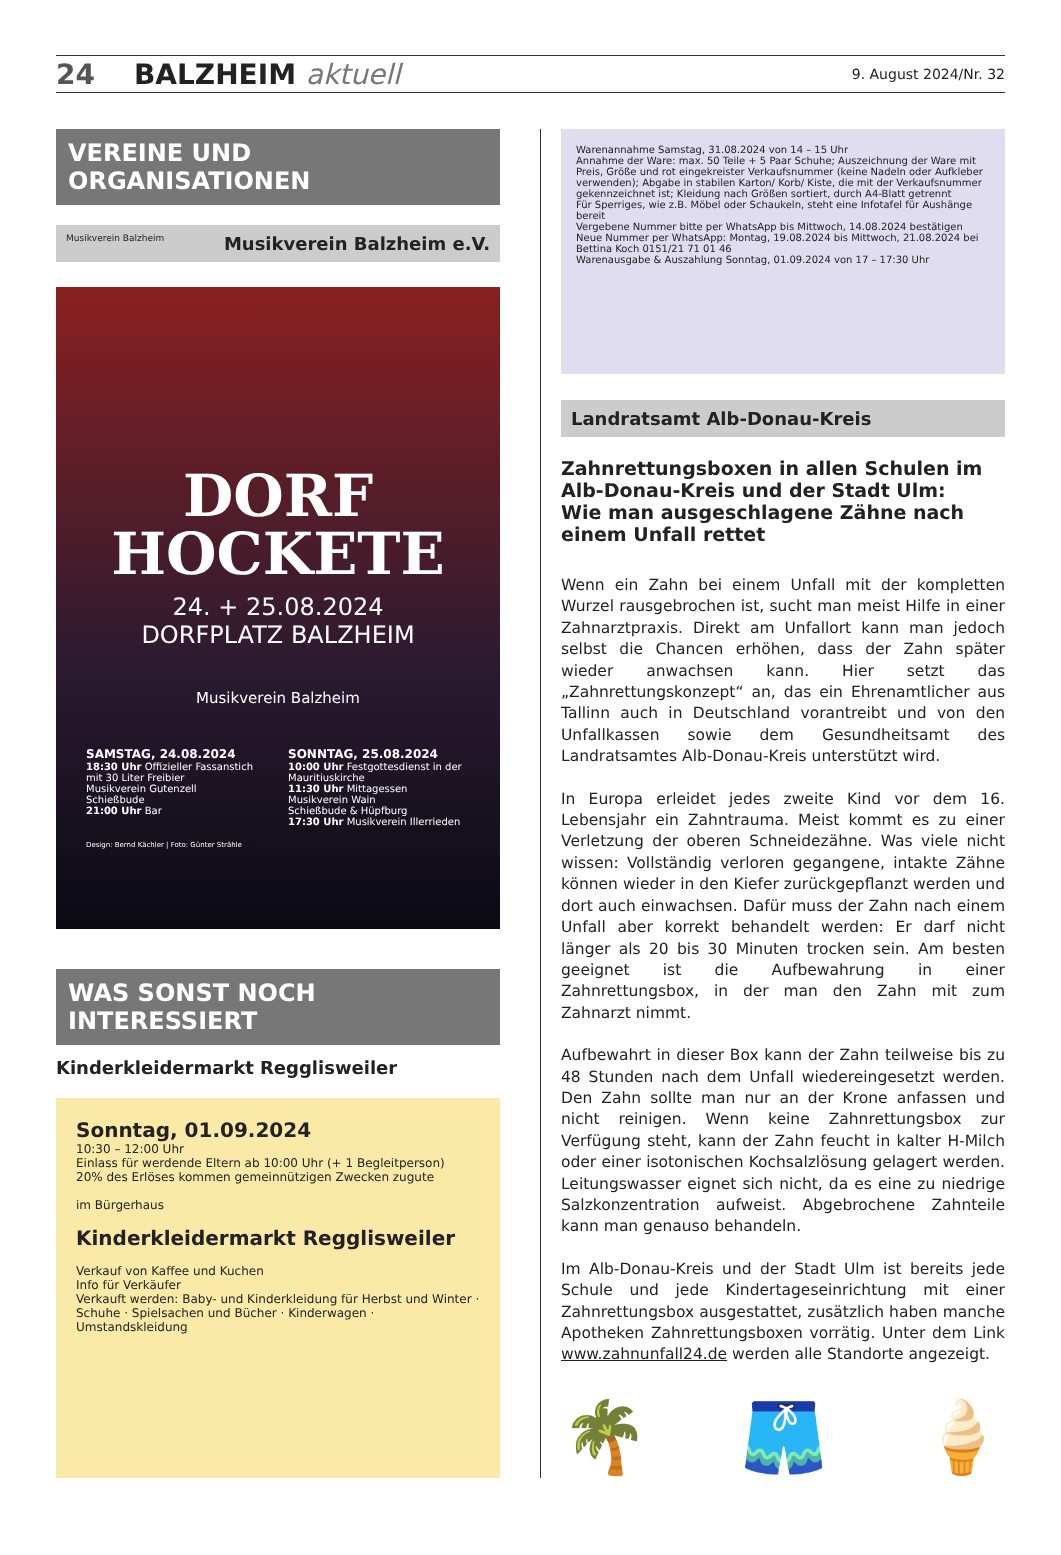24 BALZHEIM aktuell 9. August 2024/Nr. 32
VEREINE UND ORGANISATIONEN
Musikverein Balzheim Musikverein Balzheim e.V.
DORF
HOCKETE
24. + 25.08.2024
DORFPLATZ BALZHEIM
Musikverein Balzheim
SAMSTAG, 24.08.2024
18:30 Uhr Offizieller Fassanstich mit 30 Liter Freibier
Musikverein Gutenzell
Schießbude
21:00 Uhr Bar
SONNTAG, 25.08.2024
10:00 Uhr Festgottesdienst in der Mauritiuskirche
11:30 Uhr Mittagessen
Musikverein Wain
Schießbude & Hüpfburg
17:30 Uhr Musikverein Illerrieden
Design: Bernd Kächler | Foto: Günter Strähle
WAS SONST NOCH INTERESSIERT
Kinderkleidermarkt Regglisweiler
Sonntag, 01.09.2024
10:30 – 12:00 Uhr
Einlass für werdende Eltern ab 10:00 Uhr (+ 1 Begleitperson)
20% des Erlöses kommen gemeinnützigen Zwecken zugute
im Bürgerhaus
Kinderkleidermarkt Regglisweiler
Verkauf von Kaffee und Kuchen
Info für Verkäufer
Verkauft werden: Baby- und Kinderkleidung für Herbst und Winter · Schuhe · Spielsachen und Bücher · Kinderwagen · Umstandskleidung
Warenannahme Samstag, 31.08.2024 von 14 – 15 Uhr
Annahme der Ware: max. 50 Teile + 5 Paar Schuhe; Auszeichnung der Ware mit Preis, Größe und rot eingekreister Verkaufsnummer (keine Nadeln oder Aufkleber verwenden); Abgabe in stabilen Karton/ Korb/ Kiste, die mit der Verkaufsnummer gekennzeichnet ist; Kleidung nach Größen sortiert, durch A4-Blatt getrennt
Für Sperriges, wie z.B. Möbel oder Schaukeln, steht eine Infotafel für Aushänge bereit
Vergebene Nummer bitte per WhatsApp bis Mittwoch, 14.08.2024 bestätigen
Neue Nummer per WhatsApp: Montag, 19.08.2024 bis Mittwoch, 21.08.2024 bei Bettina Koch 0151/21 71 01 46
Warenausgabe & Auszahlung Sonntag, 01.09.2024 von 17 – 17:30 Uhr
Landratsamt Alb-Donau-Kreis
Zahnrettungsboxen in allen Schulen im Alb-Donau-Kreis und der Stadt Ulm:
Wie man ausgeschlagene Zähne nach einem Unfall rettet
Wenn ein Zahn bei einem Unfall mit der kompletten Wurzel rausgebrochen ist, sucht man meist Hilfe in einer Zahnarzt­praxis. Direkt am Unfallort kann man jedoch selbst die Chancen erhöhen, dass der Zahn später wieder anwachsen kann. Hier setzt das „Zahnrettungskonzept“ an, das ein Ehrenamtlicher aus Tallinn auch in Deutschland vorantreibt und von den Unfallkassen sowie dem Gesundheitsamt des Landratsamtes Alb-Donau-Kreis unterstützt wird.
In Europa erleidet jedes zweite Kind vor dem 16. Lebensjahr ein Zahntrauma. Meist kommt es zu einer Verletzung der oberen Schneidezähne. Was viele nicht wissen: Vollständig verloren gegangene, intakte Zähne können wieder in den Kiefer zurückgepflanzt werden und dort auch einwachsen. Dafür muss der Zahn nach einem Unfall aber korrekt behandelt werden: Er darf nicht länger als 20 bis 30 Minuten trocken sein. Am besten geeignet ist die Aufbewahrung in einer Zahnrettungsbox, in der man den Zahn mit zum Zahnarzt nimmt.
Aufbewahrt in dieser Box kann der Zahn teilweise bis zu 48 Stunden nach dem Unfall wiedereingesetzt werden. Den Zahn sollte man nur an der Krone anfassen und nicht reinigen. Wenn keine Zahnrettungsbox zur Verfügung steht, kann der Zahn feucht in kalter H-Milch oder einer isotonischen Kochsalzlösung gelagert werden. Leitungswasser eignet sich nicht, da es eine zu niedrige Salzkonzentration aufweist. Abgebrochene Zahnteile kann man genauso behandeln.
Im Alb-Donau-Kreis und der Stadt Ulm ist bereits jede Schule und jede Kindertageseinrichtung mit einer Zahnrettungsbox ausgestattet, zusätzlich haben manche Apotheken Zahnrettungsboxen vorrätig. Unter dem Link www.zahnunfall24.de werden alle Standorte angezeigt.
🌴 🩳 🍦